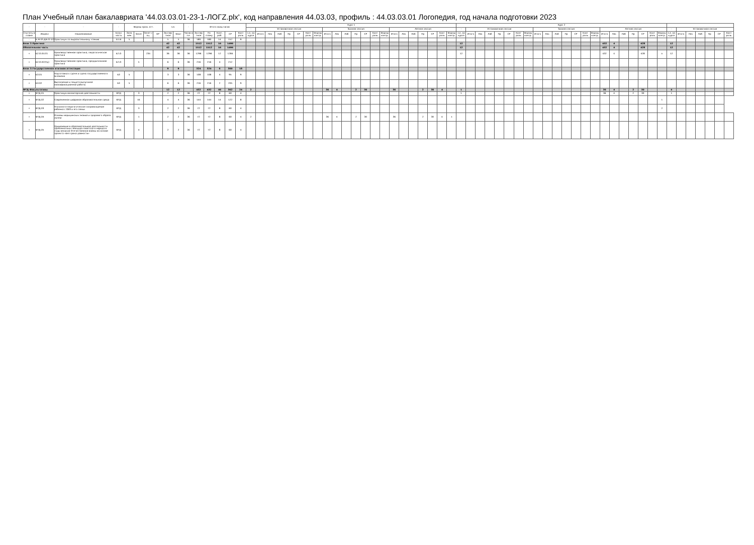План Учебный план бакалавриата '44.03.03.01-23-1-ЛОГZ.plx', код направления 44.03.03, профиль : 44.03.03.01 Логопедия, год начала подготовки 2023
| - | - | - | - | Формы пром. атт. | | | | з.е. | | - | Итого акад.часов | | | | | Курс 1 | | | | | | | | | | | | | | | | | | | | | | Курс 2 | | | | | | | | | | | | | | | | | | | | | | | | | | | | |
| --- | --- | --- | --- | --- | --- | --- | --- | --- | --- | --- | --- | --- | --- | --- | --- | --- | --- | --- | --- | --- | --- | --- | --- | --- | --- | --- | --- | --- | --- | --- | --- | --- | --- | --- | --- | --- | --- | --- | --- | --- | --- | --- | --- | --- | --- | --- | --- | --- | --- | --- | --- | --- | --- | --- | --- | --- | --- | --- | --- | --- | --- | --- | --- | --- | --- | --- |
| | | | | | | | | | | | | | | | | - | Установочная сессия | | | | | | | Зимняя сессия | | | | | | | Летняя сессия | | | | | | | - | Установочная сессия | | | | | | | Зимняя сессия | | | | | | | Летняя сессия | | | | | | | - | Установочная сессия | | | | | |
| Считать в плане | Индекс | Наименование | Блок/ часть | Экза мен | Зачет | Зачет с оц. | КР | Экспер тное | Факт | Часов в з.е. | Экспер тное | По плану | Конт. раб. | СР | Конт роль | з.е. на курсе | Итого | Лек | Лаб | Пр | СР | Конт роль | Формы контр. | Итого | Лек | Лаб | Пр | СР | Конт роль | Формы контр. | Итого | Лек | Лаб | Пр | СР | Конт роль | Формы контр. | з.е. на курсе | Итого | Лек | Лаб | Пр | СР | Конт роль | Формы контр. | Итого | Лек | Лаб | Пр | СР | Конт роль | Формы контр. | Итого | Лек | Лаб | Пр | СР | Конт роль | Формы контр. | з.е. на курсе | Итого | Лек | Лаб | Пр | СР | Конт роль |
| - | К.М.03.ДВ.02.02 | Практикум по выразительному чтению | Б1.В | 5 | | | | 5 | 5 | 36 | 180 | 180 | 14 | 157 | 9 | | | | | | | | | | | | | | | | | | | | | | | | | | | | | | | | | | | | | | | | | | | | | | | | | | | |
| Блок 2.Практика | | | | | | | | 42 | 42 | | 1512 | 1512 | 16 | 1496 | | | | | | | | | | | | | | | | | | | | | | | | 12 | | | | | | | | | | | | | | | 432 | 4 | | | 428 | | | 12 | | | | | | |
| Обязательная часть | | | | | | | | 42 | 42 | | 1512 | 1512 | 16 | 1496 | | | | | | | | | | | | | | | | | | | | | | | | 12 | | | | | | | | | | | | | | | 432 | 4 | | | 428 | | | 12 | | | | | | |
| + | Б2.О.01(П) | Производственная практика, педагогическая практика | Б2.О | | | 234 | | 36 | 36 | 36 | 1296 | 1296 | 12 | 1284 | | | | | | | | | | | | | | | | | | | | | | | | 12 | | | | | | | | | | | | | | | 432 | 4 | | | 428 | | о | 12 | | | | | | |
| + | Б2.О.02(Пд) | Производственная практика, преддипломная практика | Б2.О | | 5 | | | 6 | 6 | 36 | 216 | 216 | 4 | 212 | | | | | | | | | | | | | | | | | | | | | | | | | | | | | | | | | | | | | | | | | | | | | | | | | | | | |
| Блок 3.Государственная итоговая аттестация | | | | | | | | 9 | 9 | | 324 | 324 | 6 | 300 | 18 | | | | | | | | | | | | | | | | | | | | | | | | | | | | | | | | | | | | | | | | | | | | | | | | | | | |
| + | Б3.01 | Подготовка к сдаче и сдача государственного экзамена | Б3 | 5 | | | | 3 | 3 | 36 | 108 | 108 | 4 | 95 | 9 | | | | | | | | | | | | | | | | | | | | | | | | | | | | | | | | | | | | | | | | | | | | | | | | | | | |
| + | Б3.02 | Выполнение и защита выпускной квалификационной работы | Б3 | 5 | | | | 6 | 6 | 36 | 216 | 216 | 2 | 205 | 9 | | | | | | | | | | | | | | | | | | | | | | | | | | | | | | | | | | | | | | | | | | | | | | | | | | | |
| ФТД.Факультативы | | | | | | | | 12 | 12 | | 432 | 432 | 46 | 362 | 24 | 2 | | | | | | | | 36 | 4 | | 2 | 30 | | | 36 | | | 2 | 30 | 4 | | 1 | | | | | | | | | | | | | | | 36 | 4 | | 2 | 30 | | | 4 | | | | | | |
| + | ФТД.01 | Практикум волонтерской деятельности | ФТД | | 3 | | | 2 | 2 | 36 | 72 | 72 | 8 | 60 | 4 | | | | | | | | | | | | | | | | | | | | | | | 1 | | | | | | | | | | | | | | | 36 | 4 | | 2 | 30 | | | 1 | | | | | | |
| + | ФТД.02 | Современная цифровая образовательная среда | ФТД | | 44 | | | 4 | 4 | 36 | 144 | 144 | 14 | 122 | 8 | | | | | | | | | | | | | | | | | | | | | | | | | | | | | | | | | | | | | | | | | | | | 1 | | | | | | | |
| + | ФТД.03 | Психолого-педагогическое сопровождение ребенка с ОВЗ и его семьи | ФТД | | 3 | | | 2 | 2 | 36 | 72 | 72 | 8 | 60 | 4 | | | | | | | | | | | | | | | | | | | | | | | | | | | | | | | | | | | | | | | | | | | | 2 | | | | | | | |
| + | ФТД.04 | Основы медицинских знаний и здорового образа жизни | ФТД | | 1 | | | 2 | 2 | 36 | 72 | 72 | 8 | 60 | 4 | 2 | | | | | | | | 36 | 4 | | 2 | 30 | | | 36 | | | 2 | 30 | 4 | з | | | | | | | | | | | | | | | | | | | | | | | | | | | | | |
| + | ФТД.05 | Применение в образовательной деятельности проблематики геноцида советского народа в годы великой Отечественной войны на основе проекта «Без срока давности» | ФТД | | 4 | | | 2 | 2 | 36 | 72 | 72 | 8 | 60 | 4 | | | | | | | | | | | | | | | | | | | | | | | | | | | | | | | | | | | | | | | | | | | | | | | | | | | |